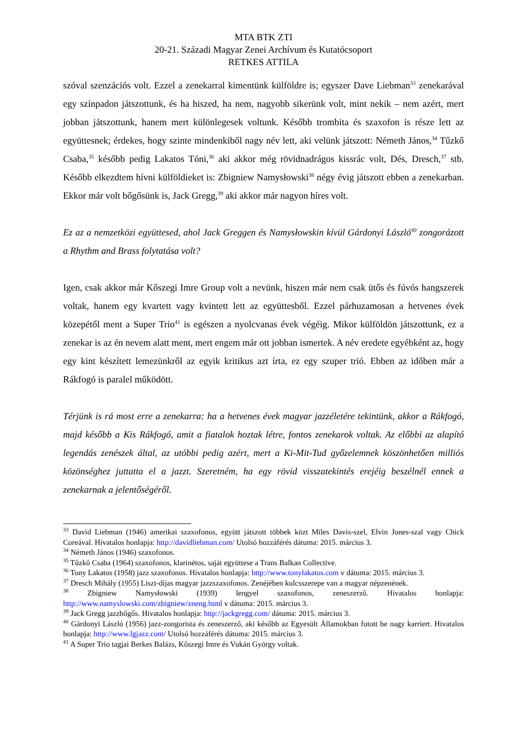MTA BTK ZTI
20-21. Századi Magyar Zenei Archívum és Kutatócsoport
RETKES ATTILA
szóval szenzációs volt. Ezzel a zenekarral kimentünk külföldre is; egyszer Dave Liebman<sup>33</sup> zenekarával egy színpadon játszottunk, és ha hiszed, ha nem, nagyobb sikerünk volt, mint nekik – nem azért, mert jobban játszottunk, hanem mert különlegesek voltunk. Később trombita és szaxofon is része lett az együttesnek; érdekes, hogy szinte mindenkiből nagy név lett, aki velünk játszott: Németh János,<sup>34</sup> Tűzkő Csaba,<sup>35</sup> később pedig Lakatos Tóni,<sup>36</sup> aki akkor még rövidnadrágos kissrác volt, Dés, Dresch,<sup>37</sup> stb. Később elkezdtem hívni külföldieket is: Zbigniew Namysłowski<sup>38</sup> négy évig játszott ebben a zenekarban. Ekkor már volt bőgősünk is, Jack Gregg,<sup>39</sup> aki akkor már nagyon híres volt.
Ez az a nemzetközi együttesed, ahol Jack Greggen és Namysłowskin kívül Gárdonyi László<sup>40</sup> zongorázott a Rhythm and Brass folytatása volt?
Igen, csak akkor már Kőszegi Imre Group volt a nevünk, hiszen már nem csak ütős és fúvós hangszerek voltak, hanem egy kvartett vagy kvintett lett az együttesből. Ezzel párhuzamosan a hetvenes évek közepétől ment a Super Trio<sup>41</sup> is egészen a nyolcvanas évek végéig. Mikor külföldön játszottunk, ez a zenekar is az én nevem alatt ment, mert engem már ott jobban ismertek. A név eredete egyébként az, hogy egy kint készített lemezünkről az egyik kritikus azt írta, ez egy szuper trió. Ebben az időben már a Rákfogó is paralel működött.
Térjünk is rá most erre a zenekarra: ha a hetvenes évek magyar jazzéletére tekintünk, akkor a Rákfogó, majd később a Kis Rákfogó, amit a fiatalok hoztak létre, fontos zenekarok voltak. Az előbbi az alapító legendás zenészek által, az utóbbi pedig azért, mert a Ki-Mit-Tud győzelemnek köszönhetően milliós közönséghez juttatta el a jazzt. Szeretném, ha egy rövid visszatekintés erejéig beszélnél ennek a zenekarnak a jelentőségéről.
<sup>33</sup> David Liebman (1946) amerikai szaxofonos, együtt játszott többek közt Miles Davis-szel, Elvin Jones-szal vagy Chick Coreával. Hivatalos honlapja: http://davidliebman.com/ Utolsó hozzáférés dátuma: 2015. március 3.
<sup>34</sup> Németh János (1946) szaxofonos.
<sup>35</sup> Tűzkő Csaba (1964) szaxofonos, klarinétos, saját együttese a Trans Balkan Collective.
<sup>36</sup> Tony Lakatos (1958) jazz szaxofonos. Hivatalos honlapja: http://www.tonylakatos.com v dátuma: 2015. március 3.
<sup>37</sup> Dresch Mihály (1955) Liszt-díjas magyar jazzszaxofonos. Zenéjében kulcsszerepe van a magyar népzenének.
<sup>38</sup> Zbigniew Namysłowski (1939) lengyel szaxofonos, zeneszerző. Hivatalos honlapja: http://www.namyslowski.com/zbigniew/zneng.html v dátuma: 2015. március 3.
<sup>39</sup> Jack Gregg jazzbőgős. Hivatalos honlapja: http://jackgregg.com/ dátuma: 2015. március 3.
<sup>40</sup> Gárdonyi László (1956) jazz-zongorista és zeneszerző, aki később az Egyesült Államokban futott be nagy karriert. Hivatalos honlapja: http://www.lgjazz.com/ Utolsó hozzáférés dátuma: 2015. március 3.
<sup>41</sup> A Super Trio tagjai Berkes Balázs, Kőszegi Imre és Vukán György voltak.